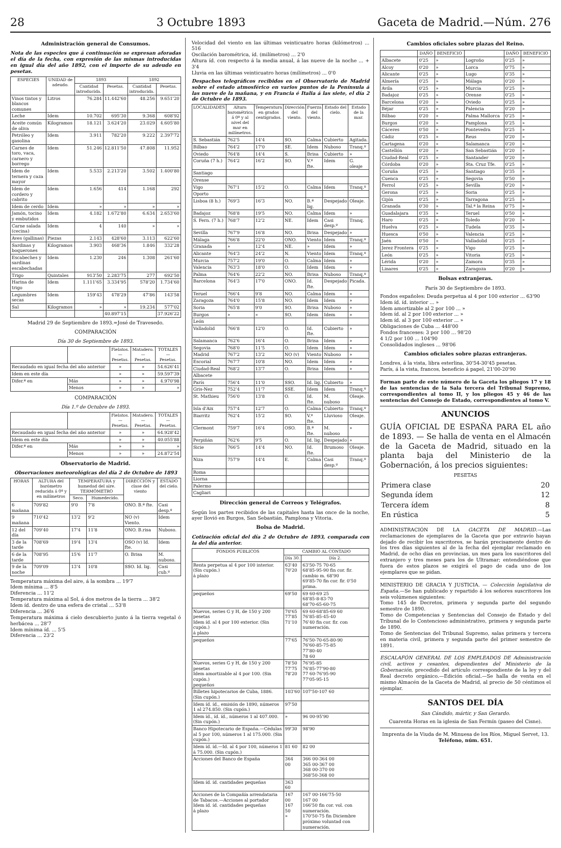28 3 Octubre 1893 Gaceta de Madrid.—Núm. 276
Administración general de Consumos.
Nota de las especies que á continuación se expresan aforadas el día de la fecha, con expresión de las mismas introducidas en igual día del año 1892, con el importe de su adeudo en pesetas.
| ESPECIES | UNIDAD de adeudo. | 1893 | | 1892 | |
| --- | --- | --- | --- | --- | --- |
| | | Cantidad introducida. | Pesetas. | Cantidad introducida. | Pesetas. |
| Vinos tintos y blancos comunes | Litros | 76.284 | 11.442'60 | 48.256 | 9.651'20 |
| Leche | Idem | 10.702 | 695'30 | 9.368 | 608'92 |
| Aceite común de oliva | Kilogramos | 18.121 | 3.624'20 | 23.029 | 4.605'80 |
| Petróleo y gasolina | Idem | 3.911 | 782'20 | 9.222 | 2.397'72 |
| Carnes de toro, vaca, carnero y borrego | Idem | 51.246 | 12.811'50 | 47.808 | 11.952 |
| Idem de ternera y caza mayor | Idem | 5.533 | 2.213'20 | 3.502 | 1.400'80 |
| Idem de cordero y cabrito | Idem | 1.656 | 414 | 1.168 | 292 |
| Idem de cerdo | Idem | » | » | » | » |
| Jamón, tocino y embutidos | Idem | 4.182 | 1.672'80 | 6.634 | 2.653'60 |
| Carne salada (cecina) | Idem | 4 | 140 | » | » |
| Aves (gallinas) | Piezas | 2.143 | 428'60 | 3.113 | 622'60 |
| Sardinas y boquerones | Kilogramos | 3.903 | 468'36 | 1.846 | 332'28 |
| Escabeches y sardinas escabechadas | Idem | 1.230 | 246 | 1.308 | 261'60 |
| Trigo | Quintales | 913'50 | 2.283'75 | 277 | 692'50 |
| Harina de trigo | Idem | 1.111'65 | 3.334'95 | 578'20 | 1.734'60 |
| Legumbres secas | Idem | 159'43 | 478'29 | 47'86 | 143'58 |
| Sal | Kilogramos | » | » | 19.234 | 577'02 |
| | | | 40.897'15 | | 37.926'22 |
Madrid 29 de Septiembre de 1893.=José de Travesedo.
COMPARACIÓN
Día 30 de Septiembre de 1893.
| | | Fielatos. — Pesetas. | Matadero. — Pesetas. | TOTALES — Pesetas. |
| --- | --- | --- | --- | --- |
| Recaudado en igual fecha del año anterior | | » | » | 54.626'41 |
| Idem en este día | | » | » | 59.597'39 |
| Difer.ª en | Más | » | » | 4.970'98 |
| | Menos | » | » | » |
COMPARACIÓN
Día 1.º de Octubre de 1893.
| | | Fielatos. — Pesetas. | Matadero. — Pesetas. | TOTALES — Pesetas. |
| --- | --- | --- | --- | --- |
| Recaudado en igual fecha del año anterior | | » | » | 64.928'42 |
| Idem en este día | | » | » | 40.055'88 |
| Difer.ª en | Más | » | » | » |
| | Menos | » | » | 24.872'54 |
Observatorio de Madrid.
Observaciones meteorológicas del día 2 de Octubre de 1893
| HORAS | ALTURA del barómetro reducida á 0º y en milímetros | TEMPERATURA y humedad del aire. TERMÓMETRO | | DIRECCIÓN y clase del viento | ESTADO del cielo. |
| --- | --- | --- | --- | --- | --- |
| | | Seco. | Humedecido. | | |
| 6 mañana | 709'82 | 9'0 | 7'8 | ONO. B.ª fte. | Casi desp.º |
| 9 mañana | 710'42 | 13'2 | 9'2 | NO (v) Viento. | Idem |
| 12 del día | 709'40 | 17'4 | 11'8 | ONO. B.risa | Nuboso. |
| 3 de la tarde | 708'69 | 19'4 | 13'4 | OSO (v) Id. fte. | Idem |
| 6 de la tarde | 708'95 | 15'6 | 11'7 | O. Brisa | M. nuboso. |
| 9 de la noche | 709'09 | 13'4 | 10'8 | SSO. Id. lig. | Casi cub.º |
Temperatura máxima del aire, á la sombra ... 19'7
Idem mínima ... 8'5
Diferencia ... 11'2
Temperatura máxima al Sol, á dos metros de la tierra ... 38'2
Idem íd. dentro de una esfera de cristal ... 53'8
Diferencia ... 36'6
Temperatura máxima á cielo descubierto junto á la tierra vegetal ó herbácea ... 28'7
Idem mínima íd. ... 5'5
Diferencia ... 23'2
Velocidad del viento en las últimas veinticuatro horas (kilómetros) ... 516
Oscilación barométrica, íd. (milímetros) ... 2'0
Altura íd. con respecto á la media anual, á las nueve de la noche ... + 3'4
Lluvia en las últimas veinticuatro horas (milímetros) ... 0'0
Despachos telegráficos recibidos en el Observatorio de Madrid sobre el estado atmosférico en varios puntos de la Península á las nueve de la mañana, y en Francia é Italia á las siete, el día 2 de Octubre de 1893.
| LOCALIDADES | Altura barométrica á 0º y al nivel del mar en milímetros. | Temperatura en grados centígrados. | Dirección del viento. | Fuerza del viento. | Estado del cielo. | Estado de la mar. |
| --- | --- | --- | --- | --- | --- | --- |
| S. Sebastián | 762'5 | 14'4 | SO. | Calma | Cubierto | Agitada. |
| Bilbao | 764'2 | 17'0 | SE. | Idem | Nuboso | Tranq.º |
| Oviedo | 764'8 | 14'4 | S. | Brisa | Cubierto | » |
| Coruña (7 h.) | 764'2 | 16'2 | SO. | V.º fte. | Idem | G. oleaje |
| Santiago | | | | | | |
| Orense | | | | | | |
| Vigo | 767'1 | 15'2 | O. | Calma | Idem | Tranq.º |
| Oporto | | | | | | |
| Lisboa (8 h.) | 769'3 | 16'3 | NO. | B.ª lig. | Despejado | Oleaje. |
| Badajoz | 768'8 | 19'5 | NO. | Calma | Idem | » |
| S. Fern. (7 h.) | 768'7 | 12'2 | NE. | Idem | Casi desp.º | Tranq. |
| Sevilla | 767'9 | 16'8 | NO. | Brisa | Despejado | » |
| Málaga | 766'8 | 22'0 | ONO. | Viento | Idem | Tranq.º |
| Granada | » | 12'4 | NE. | » | Idem | » |
| Alicante | 764'3 | 24'2 | N. | Viento | Idem | Tranq.º |
| Murcia | 757'2 | 19'0 | O. | Calma | Idem | » |
| Valencia | 763'3 | 18'0 | O. | Idem | Idem | » |
| Palma | 764'6 | 22'2 | NO. | Brisa | Nuboso | Tranq.º |
| Barcelona | 764'3 | 17'0 | ONO. | Id. fte. | Despejado | Picada. |
| Teruel | 766'4 | 9'8 | NO. | Calma | Idem | » |
| Zaragoza | 764'0 | 15'8 | NO. | Idem | Idem | » |
| Soria | 765'8 | 9'0 | SO. | Brisa | Nuboso | » |
| Burgos | » | » | SO. | Idem | Idem | » |
| León | | | | | | |
| Valladolid | 766'8 | 12'0 | O. | Id. fte. | Cubierto | » |
| Salamanca | 762'6 | 16'4 | O. | Brisa | Idem | » |
| Segovia | 768'0 | 11'5 | O. | Idem | Idem | » |
| Madrid | 767'2 | 13'2 | NO (v) | Viento | Nuboso | » |
| Escorial | 767'7 | 10'8 | NO. | Idem | Idem | » |
| Ciudad-Real | 768'2 | 13'7 | O. | Brisa | Idem | » |
| Albacete | | | | | | |
| París | 756'4 | 11'0 | SSO. | Id. lig. | Cubierto | » |
| Gris-Nez | 752'4 | 11'7 | SSE. | Idem | Idem | Tranq.º |
| St. Mathieu | 756'0 | 13'8 | O. | Id. fte. | M. nuboso | Oleaje. |
| Isla d'Aix | 757'4 | 12'7 | O. | Calma | Cubierto | Tranq.º |
| Biarritz | 762'4 | 15'2 | SO. | V.º fte. | Lluvioso | Oleaje. |
| Clermont | 759'7 | 16'4 | OSO. | B.ª fte. | M. nuboso | » |
| Perpiñán | 762'6 | 9'5 | O. | Id. lig. | Despejado | » |
| Sicie | 766'5 | 14'4 | NO. | Id. fte. | Brumoso | Oleaje. |
| Niza | 757'9 | 14'4 | E. | Calma | Casi desp.º | Tranq.º |
| Roma | | | | | | |
| Liorna | | | | | | |
| Palermo | | | | | | |
| Cagliari | | | | | | |
Dirección general de Correos y Telégrafos.
Según los partes recibidos de las capitales hasta las once de la noche, ayer llovió en Burgos, San Sebastián, Pamplona y Vitoria.
Bolsa de Madrid.
Cotización oficial del día 2 de Octubre de 1893, comparada con la del día anterior.
| FONDOS PÚBLICOS | CAMBIO AL CONTADO | |
| --- | --- | --- |
| | Día 30. | Día 2. |
| Renta perpetua al 4 por 100 interior. (Sin cupón.) á plazo | 63'40 70'20 | 63'50-75 70-65 68'85-95-90 fin cor. fir. cambio m. 68'90 69'85-70 fin cor. fir. 0'50 prima. |
| pequeños | 69'50 | 69 60-69 25 68'85-8-83-70 68'70-65-60-75 |
| Nuevos, series G y H, de 150 y 200 pesetas Idem íd. al 4 por 100 exterior. (Sin cupón.) á plazo | 70'65 77'85 71'10 | 69 60-68'85-69 60 76'85-85-45-40 76'40 fin cor. fir. con numeración. |
| pequeños | 77'65 | 76'50-70-65-80-90 76'60-85-75-85 77'80-40 78 60 |
| Nuevos, series G y H, de 150 y 200 pesetas Idem amortizable al 4 por 100. (Sin cupón.) pequeños | 78'50 77'75 78'20 | 76'95-85 76'85-77'90-80 77 60-76'95-90 77'05-95-15 |
| Billetes hipotecarios de Cuba, 1886. (Sin cupón.) | 103'60 | 107'50-107 60 |
| Idem íd. íd., emisión de 1890, números 1 al 274.850. (Sin cupón.) | 97'50 | |
| Idem íd., íd. íd., números 1 al 407.000. (Sin cupón.) | » | 96 00-95'90 |
| Banco Hipotecario de España.—Cédulas al 5 por 100, números 1 al 175.000. (Sin cupón.) | 99'30 | 98'90 |
| Idem íd. íd.—Id. al 4 por 100, números 1 á 75.000. (Sin cupón.) | 81 60 | 82 00 |
| Acciones del Banco de España | 364 00 | 366 00-364 00 365 00-367 00 368 00-370 00 368'50-368 00 |
| Idem íd. íd. cantidades pequeñas | 363 60 | |
| Acciones de la Compañía arrendataria de Tabacos.—Acciones al portador Idem íd. íd. cantidades pequeñas á plazo | 167 00 167 50 » | 167 00-166'75-50 167 00 166'50 fin cor. vol. con numeración. 170'50-75 fin Diciembre próximo voluntad con numeración. |
Cambios oficiales sobre plazas del Reino.
| | DAÑO | BENEFICIO | | DAÑO | BENEFICIO |
| --- | --- | --- | --- | --- | --- |
| Albacete | 0'25 | » | Logroño | 0'25 | » |
| Alcoy | 0'20 | » | Lorca | 0'75 | » |
| Alicante | 0'25 | » | Lugo | 0'35 | » |
| Almería | 0'25 | » | Málaga | 0'20 | » |
| Avila | 0'25 | » | Murcia | 0'25 | » |
| Badajoz | 0'25 | » | Orense | 0'25 | » |
| Barcelona | 0'20 | » | Oviedo | 0'25 | » |
| Béjar | 0'25 | » | Palencia | 0'20 | » |
| Bilbao | 0'20 | » | Palma Mallorca | 0'25 | » |
| Burgos | 0'20 | » | Pamplona | 0'25 | » |
| Cáceres | 0'50 | » | Pontevedra | 0'25 | » |
| Cádiz | 0'25 | » | Reus | 0'20 | » |
| Cartagena | 0'20 | » | Salamanca | 0'20 | » |
| Castellón | 0'20 | » | San Sebastián | 0'20 | » |
| Ciudad-Real | 0'25 | » | Santander | 0'20 | » |
| Córdoba | 0'20 | » | Sta. Cruz Tfe. | 0'25 | » |
| Coruña | 0'25 | » | Santiago | 0'35 | » |
| Cuenca | 0'25 | » | Segovia | 0'50 | » |
| Ferrol | 0'25 | » | Sevilla | 0'20 | » |
| Gerona | 0'25 | » | Soria | 0'25 | » |
| Gijón | 0'25 | » | Tarragona | 0'25 | » |
| Granada | 0'30 | » | Tal.ª la Reina | 0'75 | » |
| Guadalajara | 0'35 | » | Teruel | 0'50 | » |
| Haro | 0'25 | » | Toledo | 0'20 | » |
| Huelva | 0'25 | » | Tudela | 0'35 | » |
| Huesca | 0'50 | » | Valencia | 0'25 | » |
| Jaén | 0'50 | » | Valladolid | 0'25 | » |
| Jerez Frontera | 0'25 | » | Vigo | 0'25 | » |
| León | 0'25 | » | Vitoria | 0'25 | » |
| Lérida | 0'20 | » | Zamora | 0'35 | » |
| Linares | 0'25 | » | Zaragoza | 0'20 | » |
Bolsas extranjeras.
París 30 de Septiembre de 1893.
Fondos españoles: Deuda perpetua al 4 por 100 exterior ... 63'90
Idem íd. íd. interior ... »
Idem amortizable al 2 por 100 ... »
Idem íd. al 2 por 100 exterior ... »
Idem íd. al 3 por 100 exterior ... »
Obligaciones de Cuba ... 448'00
Fondos franceses: 3 por 100 ... 98'20
4 1/2 por 100 ... 104'90
Consolidados ingleses ... 98'06
Cambios oficiales sobre plazas extranjeras.
Londres, á la vista, libra esterlina, 30'54-30'45 pesetas.
París, á la vista, francos, beneficio á papel, 21'00-20'90
Forman parte de este número de la Gaceta los pliegos 17 y 18 de las sentencias de la Sala tercera del Tribunal Supremo, correspondientes al tomo II, y los pliegos 45 y 46 de las sentencias del Consejo de Estado, correspondientes al tomo V.
ANUNCIOS
GUÍA OFICIAL DE ESPAÑA PARA EL año de 1893. — Se halla de venta en el Almacén de la Gaceta de Madrid, situado en la planta baja del Ministerio de la Gobernación, á los precios siguientes:
PESETAS
| Primera clase | 20 |
| Segunda ídem | 12 |
| Tercera ídem | 8 |
| En rústica | 5 |
ADMINISTRACIÓN DE LA GACETA DE MADRID.—Las reclamaciones de ejemplares de la Gaceta que por extravío hayan dejado de recibir los suscritores, se harán precisamente dentro de los tres días siguientes al de la fecha del ejemplar reclamado en Madrid, de ocho días en provincias, un mes para los suscritores del extranjero y tres meses para los de Ultramar; entendiéndose que fuera de estos plazos se exigirá el pago de cada uno de los ejemplares que se pidan.
MINISTERIO DE GRACIA Y JUSTICIA. — Colección legislativa de España.—Se han publicado y repartido á los señores suscritores los seis volúmenes siguientes:
Tomo 145 de Decretos, primera y segunda parte del segundo semestre de 1890.
Tomo de Competencias y Sentencias del Consejo de Estado y del Tribunal de lo Contencioso administrativo, primera y segunda parte de 1890.
Tomo de Sentencias del Tribunal Supremo, salas primera y tercera en materia civil, primera y segunda parte del primer semestre de 1891.
ESCALAFÓN GENERAL DE LOS EMPLEADOS DE Administración civil, activos y cesantes, dependientes del Ministerio de la Gobernación, precedido del artículo correspondiente de la ley y del Real decreto orgánico.—Edición oficial.—Se halla de venta en el mismo Almacén de la Gaceta de Madrid, al precio de 50 céntimos el ejemplar.
SANTOS DEL DÍA
San Cándido, mártir, y San Gerardo.
Cuarenta Horas en la iglesia de San Fermín (paseo del Cisne).
Imprenta de la Viuda de M. Minuesa de los Ríos, Miguel Servet, 13.
Teléfono, núm. 651.